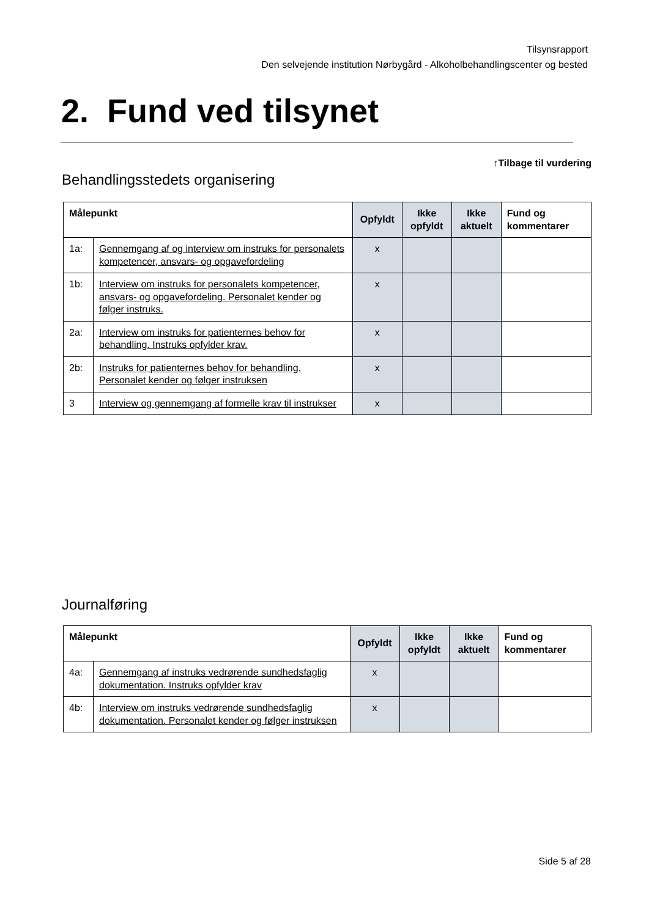Tilsynsrapport
Den selvejende institution Nørbygård - Alkoholbehandlingscenter og bested
2. Fund ved tilsynet
↑Tilbage til vurdering
Behandlingsstedets organisering
| Målepunkt | | Opfyldt | Ikke opfyldt | Ikke aktuelt | Fund og kommentarer |
| --- | --- | --- | --- | --- | --- |
| 1a: | Gennemgang af og interview om instruks for personalets kompetencer, ansvars- og opgavefordeling | x | | | |
| 1b: | Interview om instruks for personalets kompetencer, ansvars- og opgavefordeling. Personalet kender og følger instruks. | x | | | |
| 2a: | Interview om instruks for patienternes behov for behandling. Instruks opfylder krav. | x | | | |
| 2b: | Instruks for patienternes behov for behandling. Personalet kender og følger instruksen | x | | | |
| 3 | Interview og gennemgang af formelle krav til instrukser | x | | | |
Journalføring
| Målepunkt | | Opfyldt | Ikke opfyldt | Ikke aktuelt | Fund og kommentarer |
| --- | --- | --- | --- | --- | --- |
| 4a: | Gennemgang af instruks vedrørende sundhedsfaglig dokumentation. Instruks opfylder krav | x | | | |
| 4b: | Interview om instruks vedrørende sundhedsfaglig dokumentation. Personalet kender og følger instruksen | x | | | |
Side 5 af 28